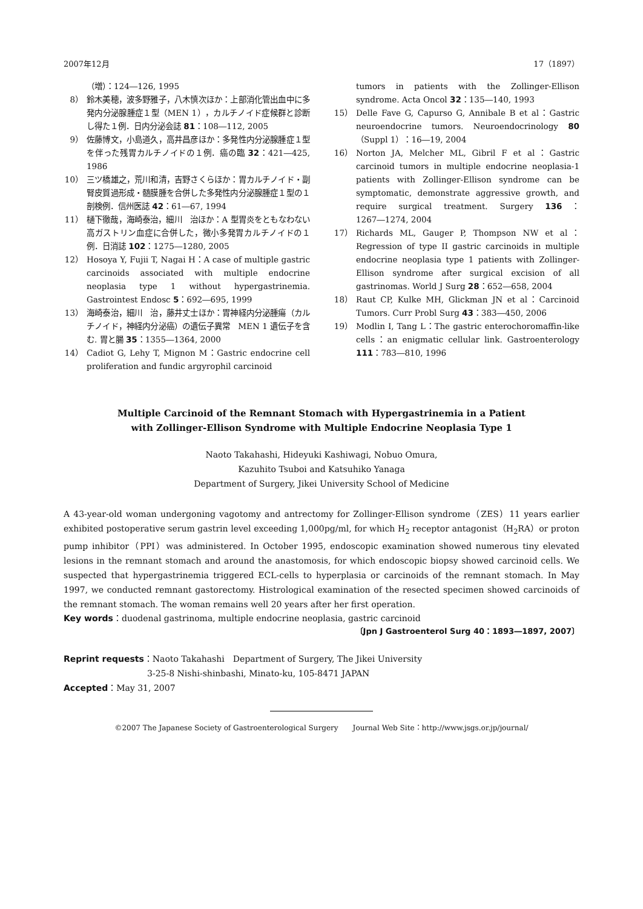2007年12月 17（1897）
（増）：124―126, 1995
8） 鈴木美穂，波多野雅子，八木慎次ほか：上部消化管出血中に多発内分泌腺腫症１型（MEN 1），カルチノイド症候群と診断し得た１例．日内分泌会誌 81：108―112, 2005
9） 佐藤博文，小島道久，高井昌彦ほか：多発性内分泌腺腫症１型を伴った残胃カルチノイドの１例．癌の臨 32：421―425, 1986
10） 三ツ橋雄之，荒川和清，吉野さくらほか：胃カルチノイド・副腎皮質過形成・髄膜腫を合併した多発性内分泌腺腫症１型の１剖検例．信州医誌 42：61―67, 1994
11） 樋下徹哉，海崎泰治，細川　治ほか：A 型胃炎をともなわない高ガストリン血症に合併した，微小多発胃カルチノイドの１例．日消誌 102：1275―1280, 2005
12） Hosoya Y, Fujii T, Nagai H：A case of multiple gastric carcinoids associated with multiple endocrine neoplasia type 1 without hypergastrinemia. Gastrointest Endosc 5：692―695, 1999
13） 海崎泰治，細川　治，藤井丈士ほか：胃神経内分泌腫瘍（カルチノイド，神経内分泌癌）の遺伝子異常　MEN 1 遺伝子を含む. 胃と腸 35：1355―1364, 2000
14） Cadiot G, Lehy T, Mignon M：Gastric endocrine cell proliferation and fundic argyrophil carcinoid
tumors in patients with the Zollinger-Ellison syndrome. Acta Oncol 32：135―140, 1993
15） Delle Fave G, Capurso G, Annibale B et al：Gastric neuroendocrine tumors. Neuroendocrinology 80（Suppl 1）：16―19, 2004
16） Norton JA, Melcher ML, Gibril F et al：Gastric carcinoid tumors in multiple endocrine neoplasia-1 patients with Zollinger-Ellison syndrome can be symptomatic, demonstrate aggressive growth, and require surgical treatment. Surgery 136：1267―1274, 2004
17） Richards ML, Gauger P, Thompson NW et al：Regression of type II gastric carcinoids in multiple endocrine neoplasia type 1 patients with Zollinger-Ellison syndrome after surgical excision of all gastrinomas. World J Surg 28：652―658, 2004
18） Raut CP, Kulke MH, Glickman JN et al：Carcinoid Tumors. Curr Probl Surg 43：383―450, 2006
19） Modlin I, Tang L：The gastric enterochoromaffin-like cells：an enigmatic cellular link. Gastroenterology 111：783―810, 1996
Multiple Carcinoid of the Remnant Stomach with Hypergastrinemia in a Patient
with Zollinger-Ellison Syndrome with Multiple Endocrine Neoplasia Type 1
Naoto Takahashi, Hideyuki Kashiwagi, Nobuo Omura,
Kazuhito Tsuboi and Katsuhiko Yanaga
Department of Surgery, Jikei University School of Medicine
A 43-year-old woman undergoning vagotomy and antrectomy for Zollinger-Ellison syndrome（ZES）11 years earlier exhibited postoperative serum gastrin level exceeding 1,000pg/ml, for which H<sub>2</sub> receptor antagonist（H<sub>2</sub>RA）or proton pump inhibitor（PPI）was administered. In October 1995, endoscopic examination showed numerous tiny elevated lesions in the remnant stomach and around the anastomosis, for which endoscopic biopsy showed carcinoid cells. We suspected that hypergastrinemia triggered ECL-cells to hyperplasia or carcinoids of the remnant stomach. In May 1997, we conducted remnant gastorectomy. Histrological examination of the resected specimen showed carcinoids of the remnant stomach. The woman remains well 20 years after her first operation.
Key words：duodenal gastrinoma, multiple endocrine neoplasia, gastric carcinoid
〔Jpn J Gastroenterol Surg 40：1893―1897, 2007〕
Reprint requests：Naoto Takahashi　Department of Surgery, The Jikei University
3-25-8 Nishi-shinbashi, Minato-ku, 105-8471 JAPAN
Accepted：May 31, 2007
©2007 The Japanese Society of Gastroenterological Surgery　　Journal Web Site：http://www.jsgs.or.jp/journal/